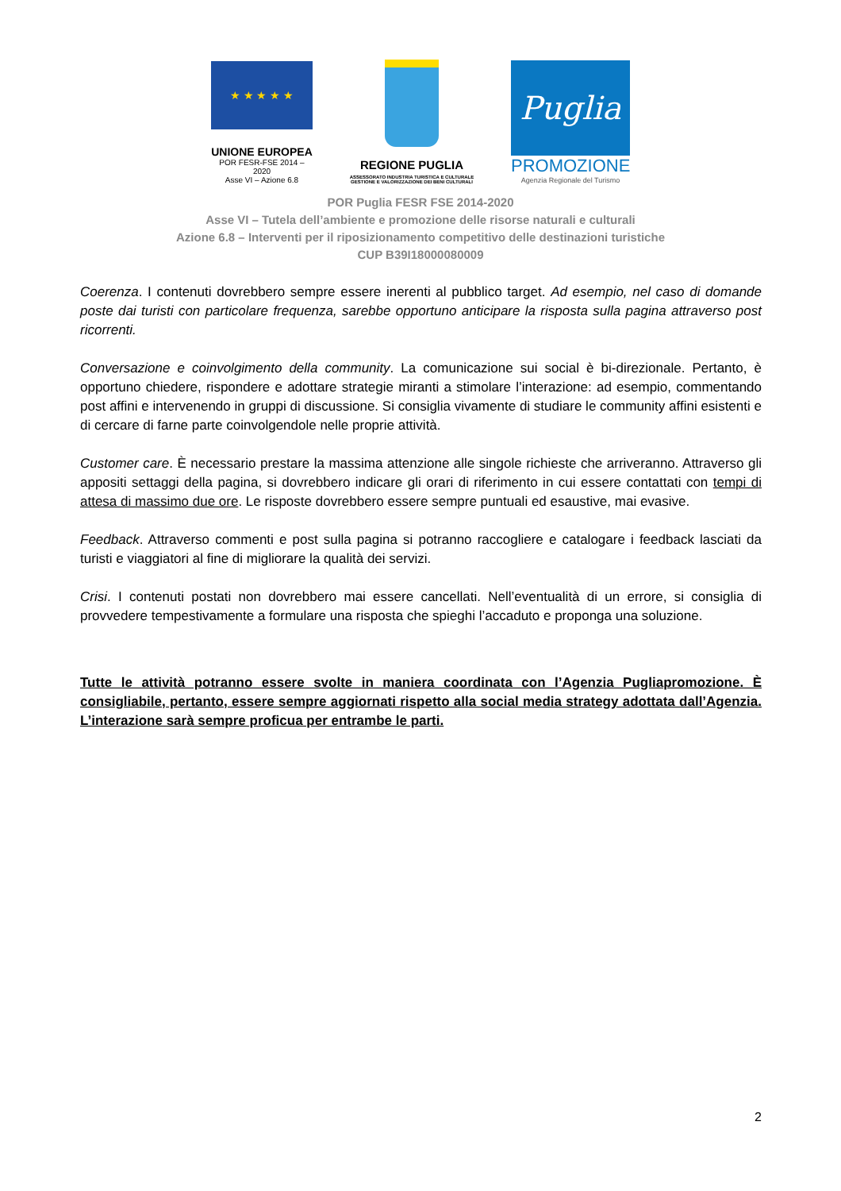★ ★ ★ ★ ★
UNIONE EUROPEA
POR FESR-FSE 2014 – 2020
Asse VI – Azione 6.8
REGIONE PUGLIA
ASSESSORATO INDUSTRIA TURISTICA E CULTURALE
GESTIONE E VALORIZZAZIONE DEI BENI CULTURALI
Puglia
PROMOZIONE
Agenzia Regionale del Turismo
POR Puglia FESR FSE 2014-2020
Asse VI – Tutela dell’ambiente e promozione delle risorse naturali e culturali
Azione 6.8 – Interventi per il riposizionamento competitivo delle destinazioni turistiche
CUP B39I18000080009
Coerenza. I contenuti dovrebbero sempre essere inerenti al pubblico target. Ad esempio, nel caso di domande poste dai turisti con particolare frequenza, sarebbe opportuno anticipare la risposta sulla pagina attraverso post ricorrenti.
Conversazione e coinvolgimento della community. La comunicazione sui social è bi-direzionale. Pertanto, è opportuno chiedere, rispondere e adottare strategie miranti a stimolare l’interazione: ad esempio, commentando post affini e intervenendo in gruppi di discussione. Si consiglia vivamente di studiare le community affini esistenti e di cercare di farne parte coinvolgendole nelle proprie attività.
Customer care. È necessario prestare la massima attenzione alle singole richieste che arriveranno. Attraverso gli appositi settaggi della pagina, si dovrebbero indicare gli orari di riferimento in cui essere contattati con tempi di attesa di massimo due ore. Le risposte dovrebbero essere sempre puntuali ed esaustive, mai evasive.
Feedback. Attraverso commenti e post sulla pagina si potranno raccogliere e catalogare i feedback lasciati da turisti e viaggiatori al fine di migliorare la qualità dei servizi.
Crisi. I contenuti postati non dovrebbero mai essere cancellati. Nell’eventualità di un errore, si consiglia di provvedere tempestivamente a formulare una risposta che spieghi l’accaduto e proponga una soluzione.
Tutte le attività potranno essere svolte in maniera coordinata con l’Agenzia Pugliapromozione. È consigliabile, pertanto, essere sempre aggiornati rispetto alla social media strategy adottata dall’Agenzia. L’interazione sarà sempre proficua per entrambe le parti.
2